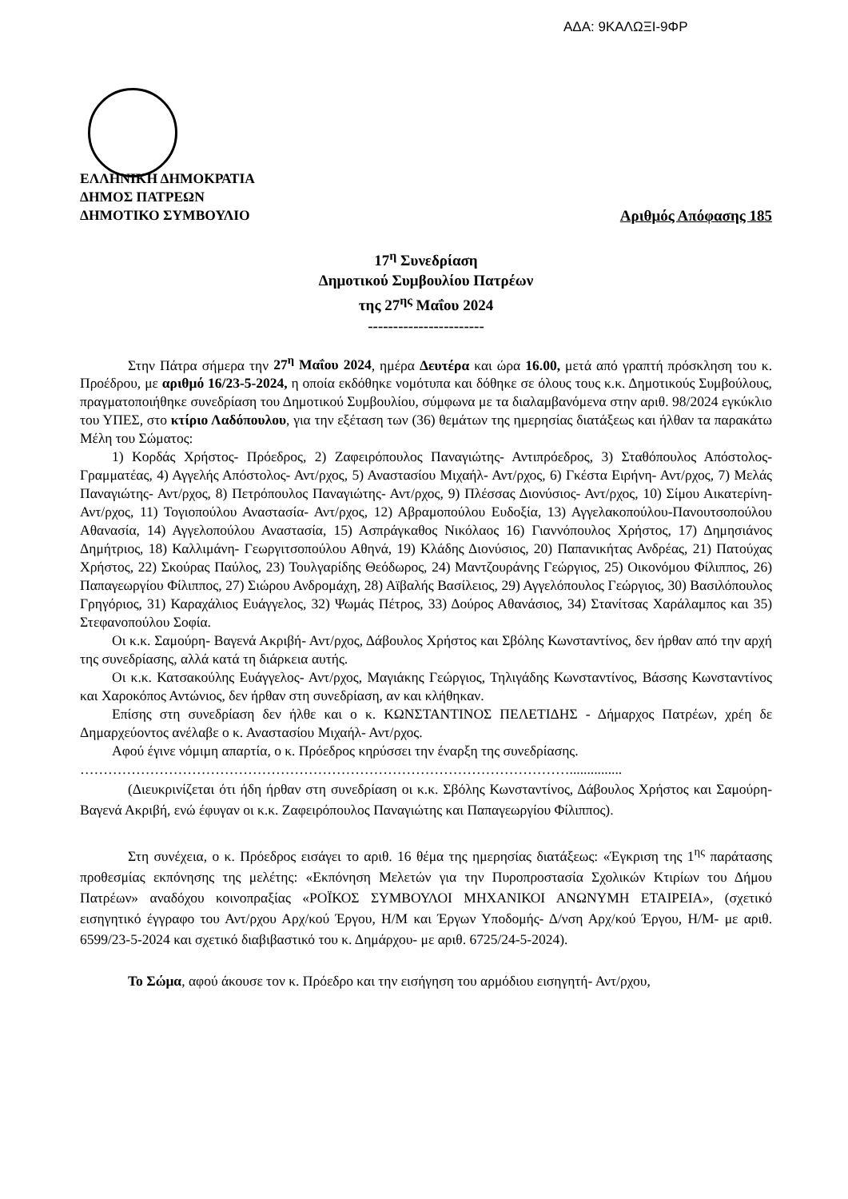ΑΔΑ: 9ΚΑΛΩΞΙ-9ΦΡ
ΕΛΛΗΝΙΚΗ ΔΗΜΟΚΡΑΤΙΑ
ΔΗΜΟΣ ΠΑΤΡΕΩΝ
ΔΗΜΟΤΙΚΟ ΣΥΜΒΟΥΛΙΟ
Αριθμός Απόφασης 185
17<sup>η</sup> Συνεδρίαση
Δημοτικού Συμβουλίου Πατρέων
της 27<sup>ης</sup> Μαΐου 2024
-----------------------
Στην Πάτρα σήμερα την 27<sup>η</sup> Μαΐου 2024, ημέρα Δευτέρα και ώρα 16.00, μετά από γραπτή πρόσκληση του κ. Προέδρου, με αριθμό 16/23-5-2024, η οποία εκδόθηκε νομότυπα και δόθηκε σε όλους τους κ.κ. Δημοτικούς Συμβούλους, πραγματοποιήθηκε συνεδρίαση του Δημοτικού Συμβουλίου, σύμφωνα με τα διαλαμβανόμενα στην αριθ. 98/2024 εγκύκλιο του ΥΠΕΣ, στο κτίριο Λαδόπουλου, για την εξέταση των (36) θεμάτων της ημερησίας διατάξεως και ήλθαν τα παρακάτω Μέλη του Σώματος:
1) Κορδάς Χρήστος- Πρόεδρος, 2) Ζαφειρόπουλος Παναγιώτης- Αντιπρόεδρος, 3) Σταθόπουλος Απόστολος- Γραμματέας, 4) Αγγελής Απόστολος- Αντ/ρχος, 5) Αναστασίου Μιχαήλ- Αντ/ρχος, 6) Γκέστα Ειρήνη- Αντ/ρχος, 7) Μελάς Παναγιώτης- Αντ/ρχος, 8) Πετρόπουλος Παναγιώτης- Αντ/ρχος, 9) Πλέσσας Διονύσιος- Αντ/ρχος, 10) Σίμου Αικατερίνη- Αντ/ρχος, 11) Τογιοπούλου Αναστασία- Αντ/ρχος, 12) Αβραμοπούλου Ευδοξία, 13) Αγγελακοπούλου-Πανουτσοπούλου Αθανασία, 14) Αγγελοπούλου Αναστασία, 15) Ασπράγκαθος Νικόλαος 16) Γιαννόπουλος Χρήστος, 17) Δημησιάνος Δημήτριος, 18) Καλλιμάνη- Γεωργιτσοπούλου Αθηνά, 19) Κλάδης Διονύσιος, 20) Παπανικήτας Ανδρέας, 21) Πατούχας Χρήστος, 22) Σκούρας Παύλος, 23) Τουλγαρίδης Θεόδωρος, 24) Μαντζουράνης Γεώργιος, 25) Οικονόμου Φίλιππος, 26) Παπαγεωργίου Φίλιππος, 27) Σιώρου Ανδρομάχη, 28) Αϊβαλής Βασίλειος, 29) Αγγελόπουλος Γεώργιος, 30) Βασιλόπουλος Γρηγόριος, 31) Καραχάλιος Ευάγγελος, 32) Ψωμάς Πέτρος, 33) Δούρος Αθανάσιος, 34) Στανίτσας Χαράλαμπος και 35) Στεφανοπούλου Σοφία.
Οι κ.κ. Σαμούρη- Βαγενά Ακριβή- Αντ/ρχος, Δάβουλος Χρήστος και Σβόλης Κωνσταντίνος, δεν ήρθαν από την αρχή της συνεδρίασης, αλλά κατά τη διάρκεια αυτής.
Οι κ.κ. Κατσακούλης Ευάγγελος- Αντ/ρχος, Μαγιάκης Γεώργιος, Τηλιγάδης Κωνσταντίνος, Βάσσης Κωνσταντίνος και Χαροκόπος Αντώνιος, δεν ήρθαν στη συνεδρίαση, αν και κλήθηκαν.
Επίσης στη συνεδρίαση δεν ήλθε και ο κ. ΚΩΝΣΤΑΝΤΙΝΟΣ ΠΕΛΕΤΙΔΗΣ - Δήμαρχος Πατρέων, χρέη δε Δημαρχεύοντος ανέλαβε ο κ. Αναστασίου Μιχαήλ- Αντ/ρχος.
Αφού έγινε νόμιμη απαρτία, ο κ. Πρόεδρος κηρύσσει την έναρξη της συνεδρίασης.
……………………………………………………………………………………………...............
(Διευκρινίζεται ότι ήδη ήρθαν στη συνεδρίαση οι κ.κ. Σβόλης Κωνσταντίνος, Δάβουλος Χρήστος και Σαμούρη- Βαγενά Ακριβή, ενώ έφυγαν οι κ.κ. Ζαφειρόπουλος Παναγιώτης και Παπαγεωργίου Φίλιππος).
Στη συνέχεια, ο κ. Πρόεδρος εισάγει το αριθ. 16 θέμα της ημερησίας διατάξεως: «Έγκριση της 1<sup>ης</sup> παράτασης προθεσμίας εκπόνησης της μελέτης: «Εκπόνηση Μελετών για την Πυροπροστασία Σχολικών Κτιρίων του Δήμου Πατρέων» αναδόχου κοινοπραξίας «ΡΟΪΚΟΣ ΣΥΜΒΟΥΛΟΙ ΜΗΧΑΝΙΚΟΙ ΑΝΩΝΥΜΗ ΕΤΑΙΡΕΙΑ», (σχετικό εισηγητικό έγγραφο του Αντ/ρχου Αρχ/κού Έργου, Η/Μ και Έργων Υποδομής- Δ/νση Αρχ/κού Έργου, Η/Μ- με αριθ. 6599/23-5-2024 και σχετικό διαβιβαστικό του κ. Δημάρχου- με αριθ. 6725/24-5-2024).
Το Σώμα, αφού άκουσε τον κ. Πρόεδρο και την εισήγηση του αρμόδιου εισηγητή- Αντ/ρχου,